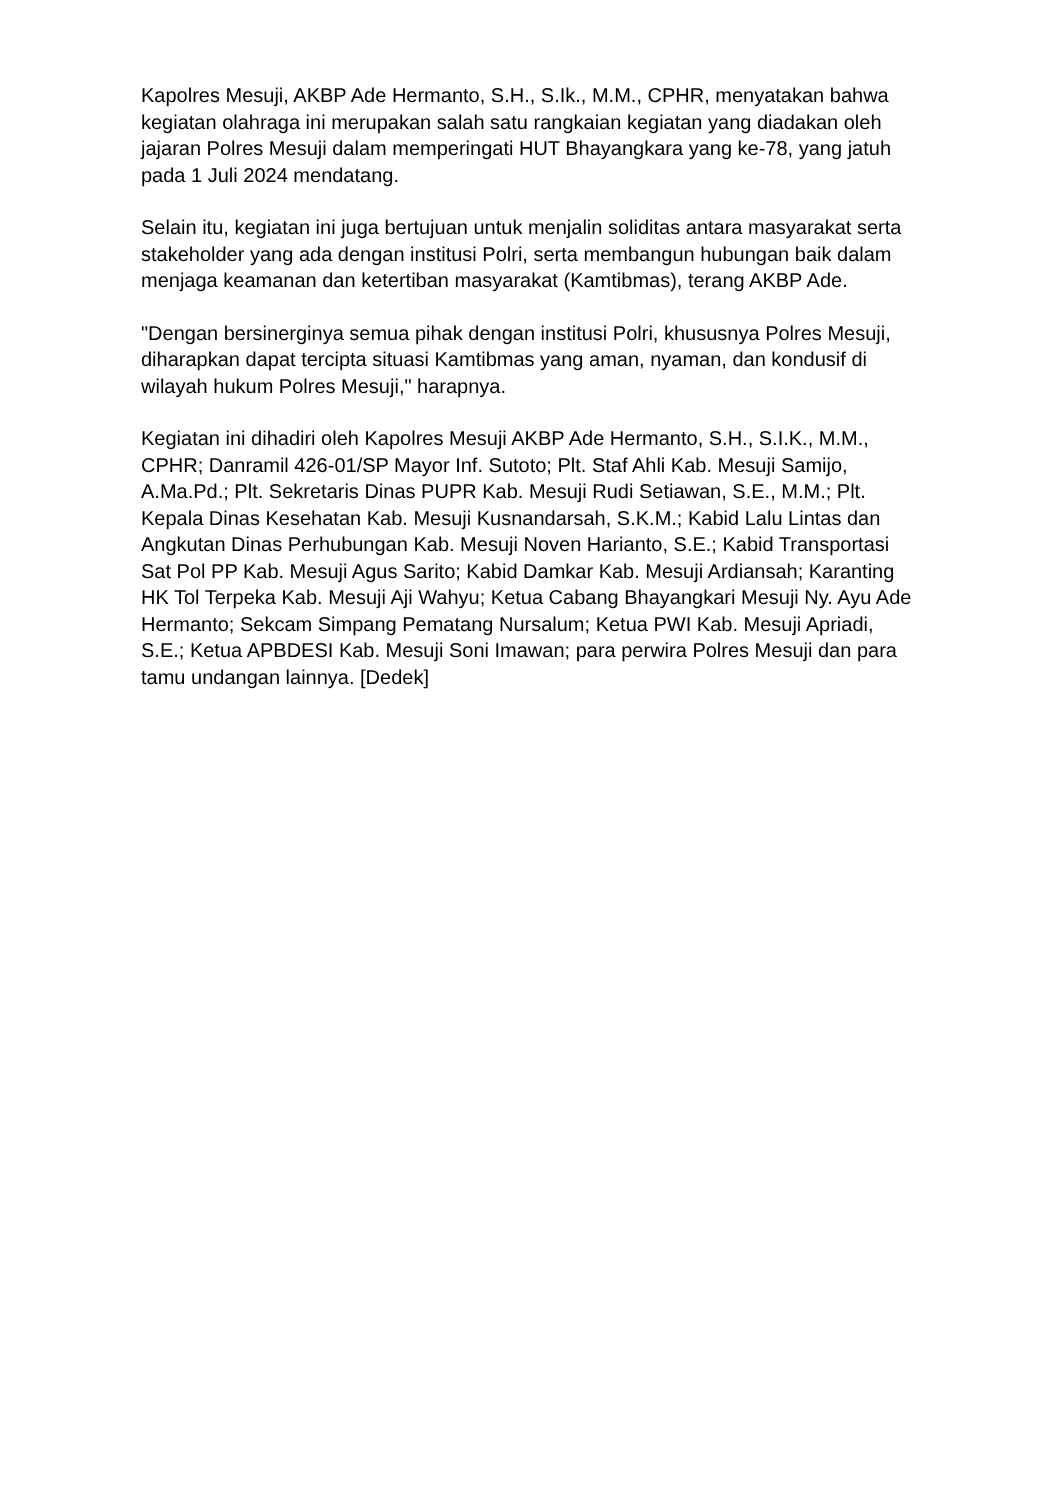Kapolres Mesuji, AKBP Ade Hermanto, S.H., S.Ik., M.M., CPHR, menyatakan bahwa kegiatan olahraga ini merupakan salah satu rangkaian kegiatan yang diadakan oleh jajaran Polres Mesuji dalam memperingati HUT Bhayangkara yang ke-78, yang jatuh pada 1 Juli 2024 mendatang.
Selain itu, kegiatan ini juga bertujuan untuk menjalin soliditas antara masyarakat serta stakeholder yang ada dengan institusi Polri, serta membangun hubungan baik dalam menjaga keamanan dan ketertiban masyarakat (Kamtibmas), terang AKBP Ade.
"Dengan bersinerginya semua pihak dengan institusi Polri, khususnya Polres Mesuji, diharapkan dapat tercipta situasi Kamtibmas yang aman, nyaman, dan kondusif di wilayah hukum Polres Mesuji," harapnya.
Kegiatan ini dihadiri oleh Kapolres Mesuji AKBP Ade Hermanto, S.H., S.I.K., M.M., CPHR; Danramil 426-01/SP Mayor Inf. Sutoto; Plt. Staf Ahli Kab. Mesuji Samijo, A.Ma.Pd.; Plt. Sekretaris Dinas PUPR Kab. Mesuji Rudi Setiawan, S.E., M.M.; Plt. Kepala Dinas Kesehatan Kab. Mesuji Kusnandarsah, S.K.M.; Kabid Lalu Lintas dan Angkutan Dinas Perhubungan Kab. Mesuji Noven Harianto, S.E.; Kabid Transportasi Sat Pol PP Kab. Mesuji Agus Sarito; Kabid Damkar Kab. Mesuji Ardiansah; Karanting HK Tol Terpeka Kab. Mesuji Aji Wahyu; Ketua Cabang Bhayangkari Mesuji Ny. Ayu Ade Hermanto; Sekcam Simpang Pematang Nursalum; Ketua PWI Kab. Mesuji Apriadi, S.E.; Ketua APBDESI Kab. Mesuji Soni Imawan; para perwira Polres Mesuji dan para tamu undangan lainnya. [Dedek]